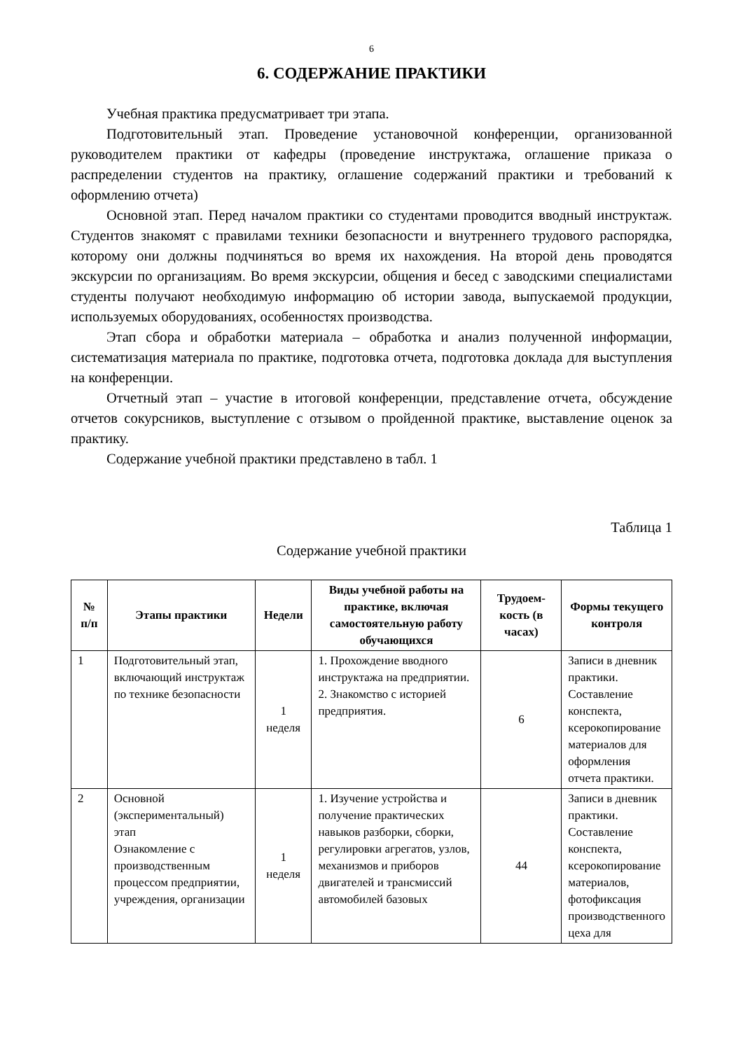6
6. СОДЕРЖАНИЕ ПРАКТИКИ
Учебная практика предусматривает три этапа.
Подготовительный этап. Проведение установочной конференции, организованной руководителем практики от кафедры (проведение инструктажа, оглашение приказа о распределении студентов на практику, оглашение содержаний практики и требований к оформлению отчета)
Основной этап. Перед началом практики со студентами проводится вводный инструктаж. Студентов знакомят с правилами техники безопасности и внутреннего трудового распорядка, которому они должны подчиняться во время их нахождения. На второй день проводятся экскурсии по организациям. Во время экскурсии, общения и бесед с заводскими специалистами студенты получают необходимую информацию об истории завода, выпускаемой продукции, используемых оборудованиях, особенностях производства.
Этап сбора и обработки материала – обработка и анализ полученной информации, систематизация материала по практике, подготовка отчета, подготовка доклада для выступления на конференции.
Отчетный этап – участие в итоговой конференции, представление отчета, обсуждение отчетов сокурсников, выступление с отзывом о пройденной практике, выставление оценок за практику.
Содержание учебной практики представлено в табл. 1
Таблица 1
Содержание учебной практики
| № п/п | Этапы практики | Недели | Виды учебной работы на практике, включая самостоятельную работу обучающихся | Трудоем-кость (в часах) | Формы текущего контроля |
| --- | --- | --- | --- | --- | --- |
| 1 | Подготовительный этап, включающий инструктаж по технике безопасности | 1 неделя | 1. Прохождение вводного инструктажа на предприятии. 2. Знакомство с историей предприятия. | 6 | Записи в дневник практики. Составление конспекта, ксерокопирование материалов для оформления отчета практики. |
| 2 | Основной (экспериментальный) этап Ознакомление с производственным процессом предприятии, учреждения, организации | 1 неделя | 1. Изучение устройства и получение практических навыков разборки, сборки, регулировки агрегатов, узлов, механизмов и приборов двигателей и трансмиссий автомобилей базовых | 44 | Записи в дневник практики. Составление конспекта, ксерокопирование материалов, фотофиксация производственного цеха для |